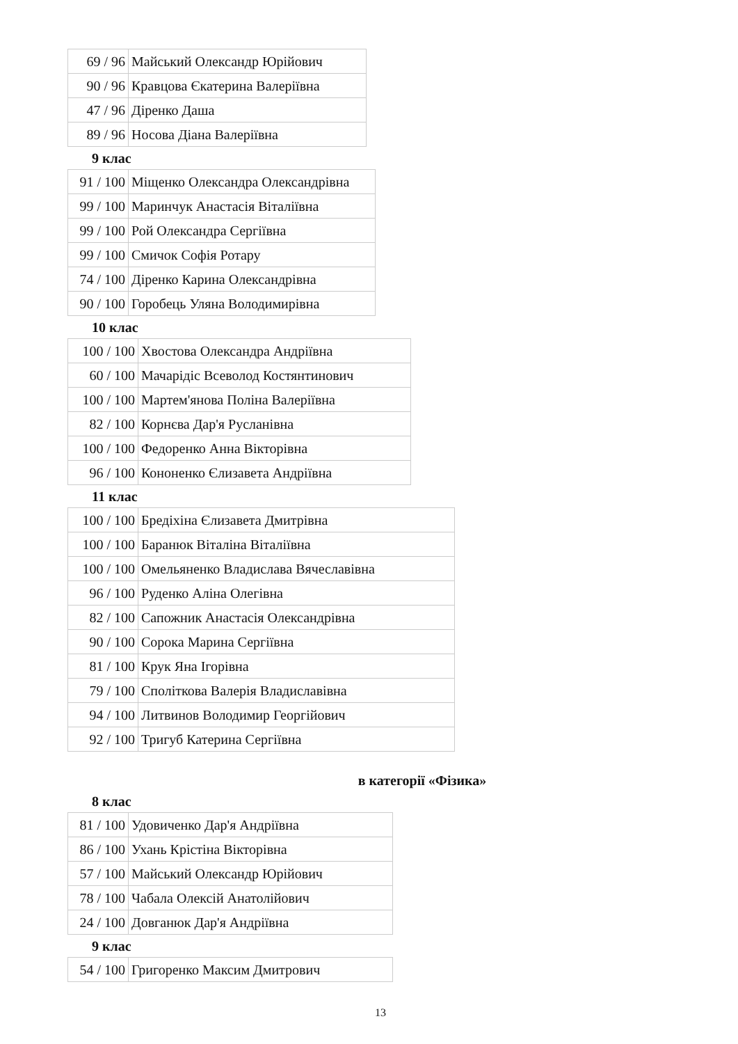| 69 / 96 | Майський Олександр Юрійович |
| 90 / 96 | Кравцова Єкатерина Валеріївна |
| 47 / 96 | Діренко Даша |
| 89 / 96 | Носова Діана Валеріївна |
9 клас
| 91 / 100 | Міщенко Олександра Олександрівна |
| 99 / 100 | Маринчук Анастасія Віталіївна |
| 99 / 100 | Рой Олександра Сергіївна |
| 99 / 100 | Смичок Софія Ротару |
| 74 / 100 | Діренко Карина Олександрівна |
| 90 / 100 | Горобець Уляна Володимирівна |
10 клас
| 100 / 100 | Хвостова Олександра Андріївна |
| 60 / 100 | Мачарідіс Всеволод Костянтинович |
| 100 / 100 | Мартем'янова Поліна Валеріївна |
| 82 / 100 | Корнєва Дар'я Русланівна |
| 100 / 100 | Федоренко Анна Вікторівна |
| 96 / 100 | Кононенко Єлизавета Андріївна |
11 клас
| 100 / 100 | Бредіхіна Єлизавета Дмитрівна |
| 100 / 100 | Баранюк Віталіна Віталіївна |
| 100 / 100 | Омельяненко Владислава Вячеславівна |
| 96 / 100 | Руденко Аліна Олегівна |
| 82 / 100 | Сапожник Анастасія Олександрівна |
| 90 / 100 | Сорока Марина Сергіївна |
| 81 / 100 | Крук Яна Ігорівна |
| 79 / 100 | Споліткова Валерія Владиславівна |
| 94 / 100 | Литвинов Володимир Георгійович |
| 92 / 100 | Тригуб Катерина Сергіївна |
в категорії «Фізика»
8 клас
| 81 / 100 | Удовиченко Дар'я Андріївна |
| 86 / 100 | Ухань Крістіна Вікторівна |
| 57 / 100 | Майський Олександр Юрійович |
| 78 / 100 | Чабала Олексій Анатолійович |
| 24 / 100 | Довганюк Дар'я Андріївна |
9 клас
| 54 / 100 | Григоренко Максим Дмитрович |
13